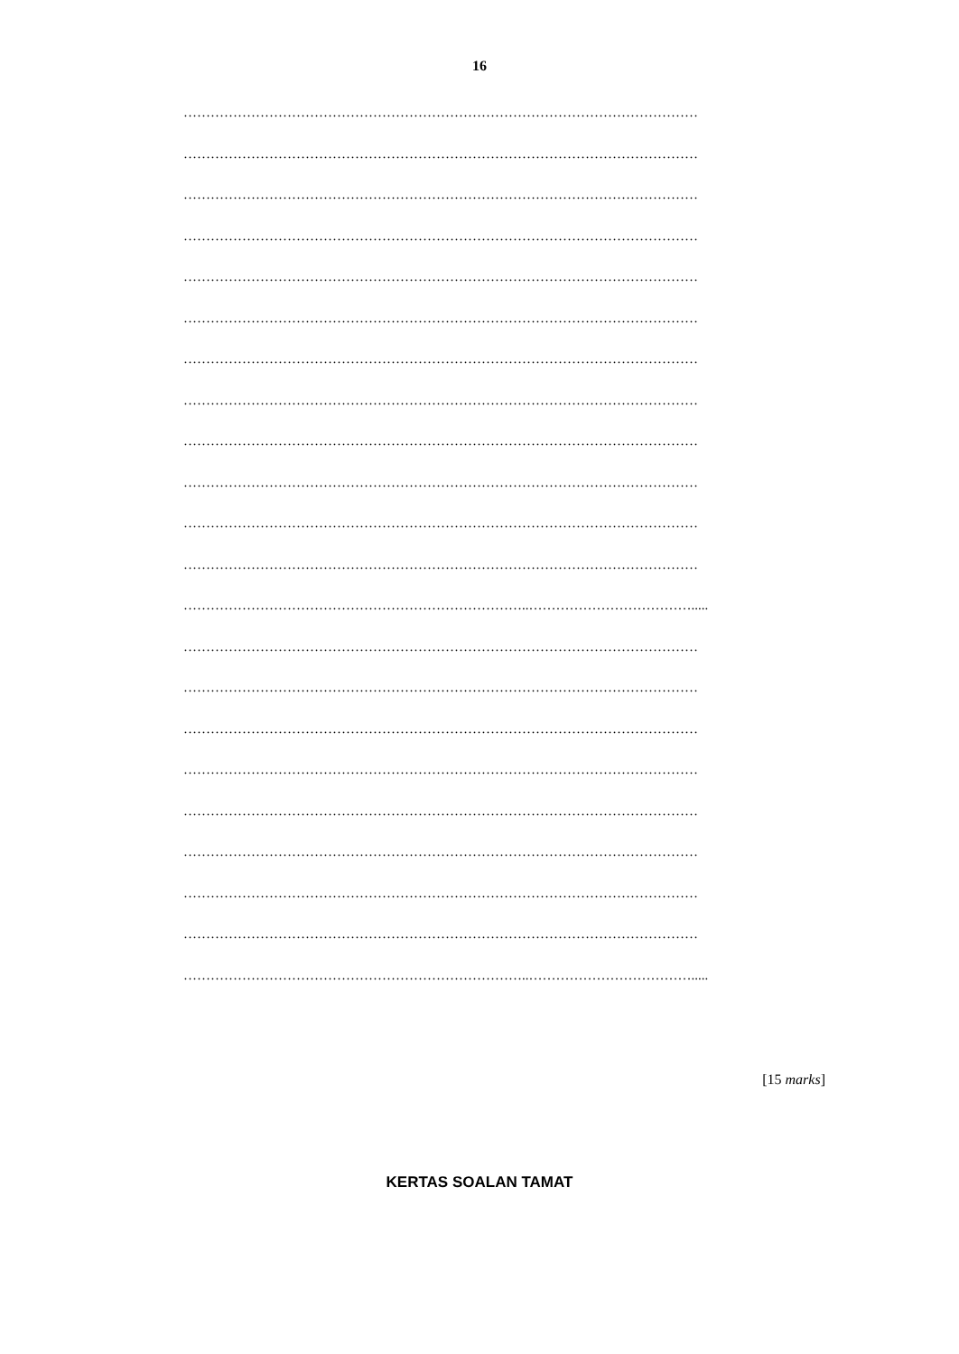16
……………………………………………………………………………………………………
……………………………………………………………………………………………………
……………………………………………………………………………………………………
……………………………………………………………………………………………………
……………………………………………………………………………………………………
……………………………………………………………………………………………………
……………………………………………………………………………………………………
……………………………………………………………………………………………………
……………………………………………………………………………………………………
……………………………………………………………………………………………………
……………………………………………………………………………………………………
……………………………………………………………………………………………………
…………………………………………………………………..……………………………….....
……………………………………………………………………………………………………
……………………………………………………………………………………………………
……………………………………………………………………………………………………
……………………………………………………………………………………………………
……………………………………………………………………………………………………
……………………………………………………………………………………………………
……………………………………………………………………………………………………
……………………………………………………………………………………………………
…………………………………………………………………..……………………………….....
[15 marks]
KERTAS SOALAN TAMAT